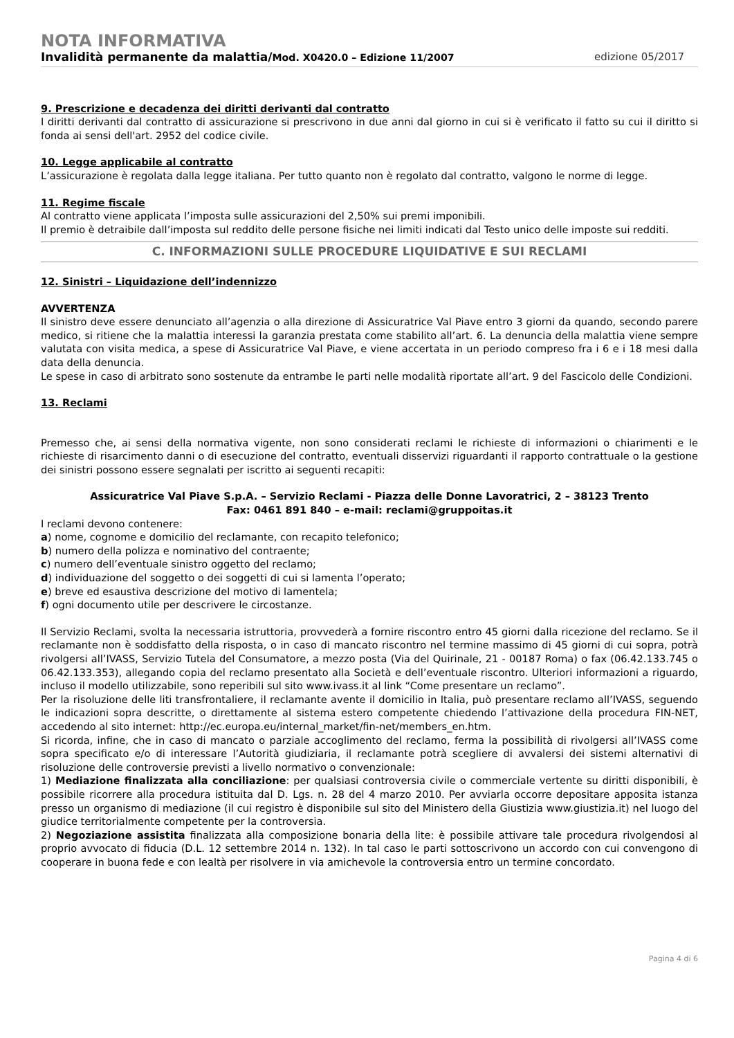NOTA INFORMATIVA
Invalidità permanente da malattia/Mod. X0420.0 – Edizione 11/2007 edizione 05/2017
9. Prescrizione e decadenza dei diritti derivanti dal contratto
I diritti derivanti dal contratto di assicurazione si prescrivono in due anni dal giorno in cui si è verificato il fatto su cui il diritto si fonda ai sensi dell'art. 2952 del codice civile.
10. Legge applicabile al contratto
L’assicurazione è regolata dalla legge italiana. Per tutto quanto non è regolato dal contratto, valgono le norme di legge.
11. Regime fiscale
Al contratto viene applicata l’imposta sulle assicurazioni del 2,50% sui premi imponibili.
Il premio è detraibile dall’imposta sul reddito delle persone fisiche nei limiti indicati dal Testo unico delle imposte sui redditi.
C. INFORMAZIONI SULLE PROCEDURE LIQUIDATIVE E SUI RECLAMI
12. Sinistri – Liquidazione dell’indennizzo
AVVERTENZA
Il sinistro deve essere denunciato all’agenzia o alla direzione di Assicuratrice Val Piave entro 3 giorni da quando, secondo parere medico, si ritiene che la malattia interessi la garanzia prestata come stabilito all’art. 6. La denuncia della malattia viene sempre valutata con visita medica, a spese di Assicuratrice Val Piave, e viene accertata in un periodo compreso fra i 6 e i 18 mesi dalla data della denuncia.
Le spese in caso di arbitrato sono sostenute da entrambe le parti nelle modalità riportate all’art. 9 del Fascicolo delle Condizioni.
13. Reclami
Premesso che, ai sensi della normativa vigente, non sono considerati reclami le richieste di informazioni o chiarimenti e le richieste di risarcimento danni o di esecuzione del contratto, eventuali disservizi riguardanti il rapporto contrattuale o la gestione dei sinistri possono essere segnalati per iscritto ai seguenti recapiti:
Assicuratrice Val Piave S.p.A. – Servizio Reclami - Piazza delle Donne Lavoratrici, 2 – 38123 Trento
Fax: 0461 891 840 – e-mail: reclami@gruppoitas.it
I reclami devono contenere:
a) nome, cognome e domicilio del reclamante, con recapito telefonico;
b) numero della polizza e nominativo del contraente;
c) numero dell’eventuale sinistro oggetto del reclamo;
d) individuazione del soggetto o dei soggetti di cui si lamenta l’operato;
e) breve ed esaustiva descrizione del motivo di lamentela;
f) ogni documento utile per descrivere le circostanze.
Il Servizio Reclami, svolta la necessaria istruttoria, provvederà a fornire riscontro entro 45 giorni dalla ricezione del reclamo. Se il reclamante non è soddisfatto della risposta, o in caso di mancato riscontro nel termine massimo di 45 giorni di cui sopra, potrà rivolgersi all’IVASS, Servizio Tutela del Consumatore, a mezzo posta (Via del Quirinale, 21 - 00187 Roma) o fax (06.42.133.745 o 06.42.133.353), allegando copia del reclamo presentato alla Società e dell’eventuale riscontro. Ulteriori informazioni a riguardo, incluso il modello utilizzabile, sono reperibili sul sito www.ivass.it al link “Come presentare un reclamo”.
Per la risoluzione delle liti transfrontaliere, il reclamante avente il domicilio in Italia, può presentare reclamo all’IVASS, seguendo le indicazioni sopra descritte, o direttamente al sistema estero competente chiedendo l’attivazione della procedura FIN-NET, accedendo al sito internet: http://ec.europa.eu/internal_market/fin-net/members_en.htm.
Si ricorda, infine, che in caso di mancato o parziale accoglimento del reclamo, ferma la possibilità di rivolgersi all’IVASS come sopra specificato e/o di interessare l’Autorità giudiziaria, il reclamante potrà scegliere di avvalersi dei sistemi alternativi di risoluzione delle controversie previsti a livello normativo o convenzionale:
1) Mediazione finalizzata alla conciliazione: per qualsiasi controversia civile o commerciale vertente su diritti disponibili, è possibile ricorrere alla procedura istituita dal D. Lgs. n. 28 del 4 marzo 2010. Per avviarla occorre depositare apposita istanza presso un organismo di mediazione (il cui registro è disponibile sul sito del Ministero della Giustizia www.giustizia.it) nel luogo del giudice territorialmente competente per la controversia.
2) Negoziazione assistita finalizzata alla composizione bonaria della lite: è possibile attivare tale procedura rivolgendosi al proprio avvocato di fiducia (D.L. 12 settembre 2014 n. 132). In tal caso le parti sottoscrivono un accordo con cui convengono di cooperare in buona fede e con lealtà per risolvere in via amichevole la controversia entro un termine concordato.
Pagina 4 di 6